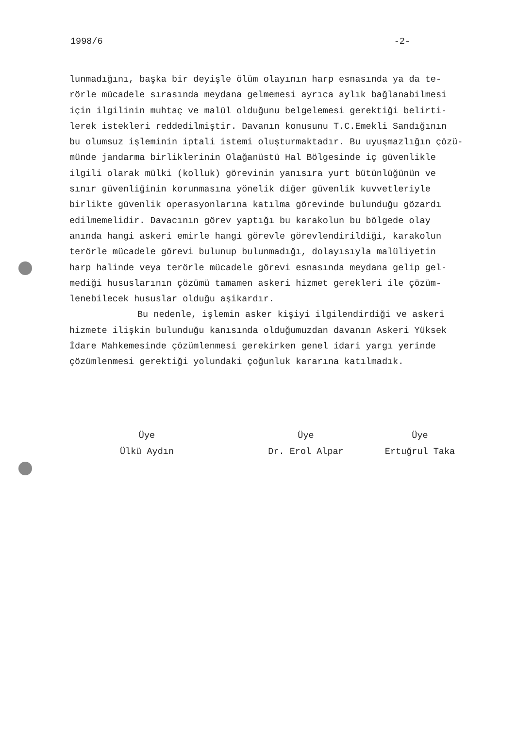1998/6 -2-
lunmadığını, başka bir deyişle ölüm olayının harp esnasında ya da te-
rörle mücadele sırasında meydana gelmemesi ayrıca aylık bağlanabilmesi
için ilgilinin muhtaç ve malül olduğunu belgelemesi gerektiği belirti-
lerek istekleri reddedilmiştir. Davanın konusunu T.C.Emekli Sandığının
bu olumsuz işleminin iptali istemi oluşturmaktadır. Bu uyuşmazlığın çözü-
münde jandarma birliklerinin Olağanüstü Hal Bölgesinde iç güvenlikle
ilgili olarak mülki (kolluk) görevinin yanısıra yurt bütünlüğünün ve
sınır güvenliğinin korunmasına yönelik diğer güvenlik kuvvetleriyle
birlikte güvenlik operasyonlarına katılma görevinde bulunduğu gözardı
edilmemelidir. Davacının görev yaptığı bu karakolun bu bölgede olay
anında hangi askeri emirle hangi görevle görevlendirildiği, karakolun
terörle mücadele görevi bulunup bulunmadığı, dolayısıyla malüliyetin
harp halinde veya terörle mücadele görevi esnasında meydana gelip gel-
mediği hususlarının çözümü tamamen askeri hizmet gerekleri ile çözüm-
lenebilecek hususlar olduğu aşikardır.
Bu nedenle, işlemin asker kişiyi ilgilendirdiği ve askeri
hizmete ilişkin bulunduğu kanısında olduğumuzdan davanın Askeri Yüksek
İdare Mahkemesinde çözümlenmesi gerekirken genel idari yargı yerinde
çözümlenmesi gerektiği yolundaki çoğunluk kararına katılmadık.
Üye
Ülkü Aydın
Üye
Dr. Erol Alpar
Üye
Ertuğrul Taka